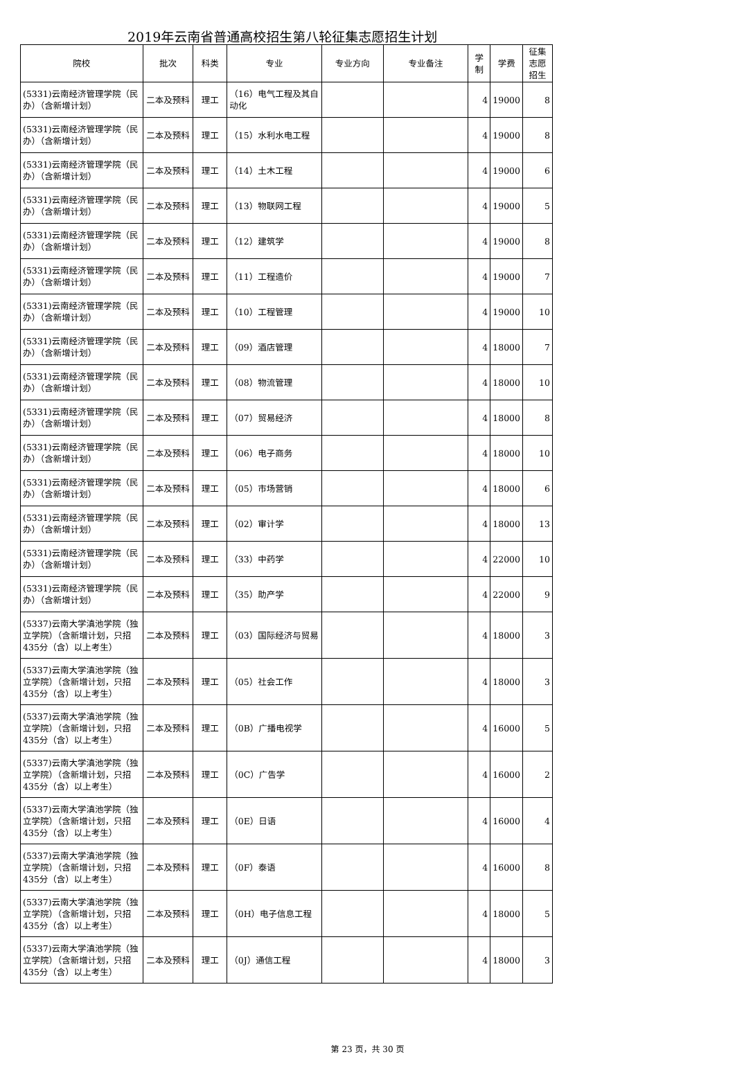2019年云南省普通高校招生第八轮征集志愿招生计划
| 院校 | 批次 | 科类 | 专业 | 专业方向 | 专业备注 | 学制 | 学费 | 征集志愿招生 |
| --- | --- | --- | --- | --- | --- | --- | --- | --- |
| (5331)云南经济管理学院（民办）（含新增计划） | 二本及预科 | 理工 | （16）电气工程及其自动化 | | | 4 | 19000 | 8 |
| (5331)云南经济管理学院（民办）（含新增计划） | 二本及预科 | 理工 | （15）水利水电工程 | | | 4 | 19000 | 8 |
| (5331)云南经济管理学院（民办）（含新增计划） | 二本及预科 | 理工 | （14）土木工程 | | | 4 | 19000 | 6 |
| (5331)云南经济管理学院（民办）（含新增计划） | 二本及预科 | 理工 | （13）物联网工程 | | | 4 | 19000 | 5 |
| (5331)云南经济管理学院（民办）（含新增计划） | 二本及预科 | 理工 | （12）建筑学 | | | 4 | 19000 | 8 |
| (5331)云南经济管理学院（民办）（含新增计划） | 二本及预科 | 理工 | （11）工程造价 | | | 4 | 19000 | 7 |
| (5331)云南经济管理学院（民办）（含新增计划） | 二本及预科 | 理工 | （10）工程管理 | | | 4 | 19000 | 10 |
| (5331)云南经济管理学院（民办）（含新增计划） | 二本及预科 | 理工 | （09）酒店管理 | | | 4 | 18000 | 7 |
| (5331)云南经济管理学院（民办）（含新增计划） | 二本及预科 | 理工 | （08）物流管理 | | | 4 | 18000 | 10 |
| (5331)云南经济管理学院（民办）（含新增计划） | 二本及预科 | 理工 | （07）贸易经济 | | | 4 | 18000 | 8 |
| (5331)云南经济管理学院（民办）（含新增计划） | 二本及预科 | 理工 | （06）电子商务 | | | 4 | 18000 | 10 |
| (5331)云南经济管理学院（民办）（含新增计划） | 二本及预科 | 理工 | （05）市场营销 | | | 4 | 18000 | 6 |
| (5331)云南经济管理学院（民办）（含新增计划） | 二本及预科 | 理工 | （02）审计学 | | | 4 | 18000 | 13 |
| (5331)云南经济管理学院（民办）（含新增计划） | 二本及预科 | 理工 | （33）中药学 | | | 4 | 22000 | 10 |
| (5331)云南经济管理学院（民办）（含新增计划） | 二本及预科 | 理工 | （35）助产学 | | | 4 | 22000 | 9 |
| (5337)云南大学滇池学院（独立学院）（含新增计划，只招435分（含）以上考生） | 二本及预科 | 理工 | （03）国际经济与贸易 | | | 4 | 18000 | 3 |
| (5337)云南大学滇池学院（独立学院）（含新增计划，只招435分（含）以上考生） | 二本及预科 | 理工 | （05）社会工作 | | | 4 | 18000 | 3 |
| (5337)云南大学滇池学院（独立学院）（含新增计划，只招435分（含）以上考生） | 二本及预科 | 理工 | （0B）广播电视学 | | | 4 | 16000 | 5 |
| (5337)云南大学滇池学院（独立学院）（含新增计划，只招435分（含）以上考生） | 二本及预科 | 理工 | （0C）广告学 | | | 4 | 16000 | 2 |
| (5337)云南大学滇池学院（独立学院）（含新增计划，只招435分（含）以上考生） | 二本及预科 | 理工 | （0E）日语 | | | 4 | 16000 | 4 |
| (5337)云南大学滇池学院（独立学院）（含新增计划，只招435分（含）以上考生） | 二本及预科 | 理工 | （0F）泰语 | | | 4 | 16000 | 8 |
| (5337)云南大学滇池学院（独立学院）（含新增计划，只招435分（含）以上考生） | 二本及预科 | 理工 | （0H）电子信息工程 | | | 4 | 18000 | 5 |
| (5337)云南大学滇池学院（独立学院）（含新增计划，只招435分（含）以上考生） | 二本及预科 | 理工 | （0J）通信工程 | | | 4 | 18000 | 3 |
第 23 页，共 30 页